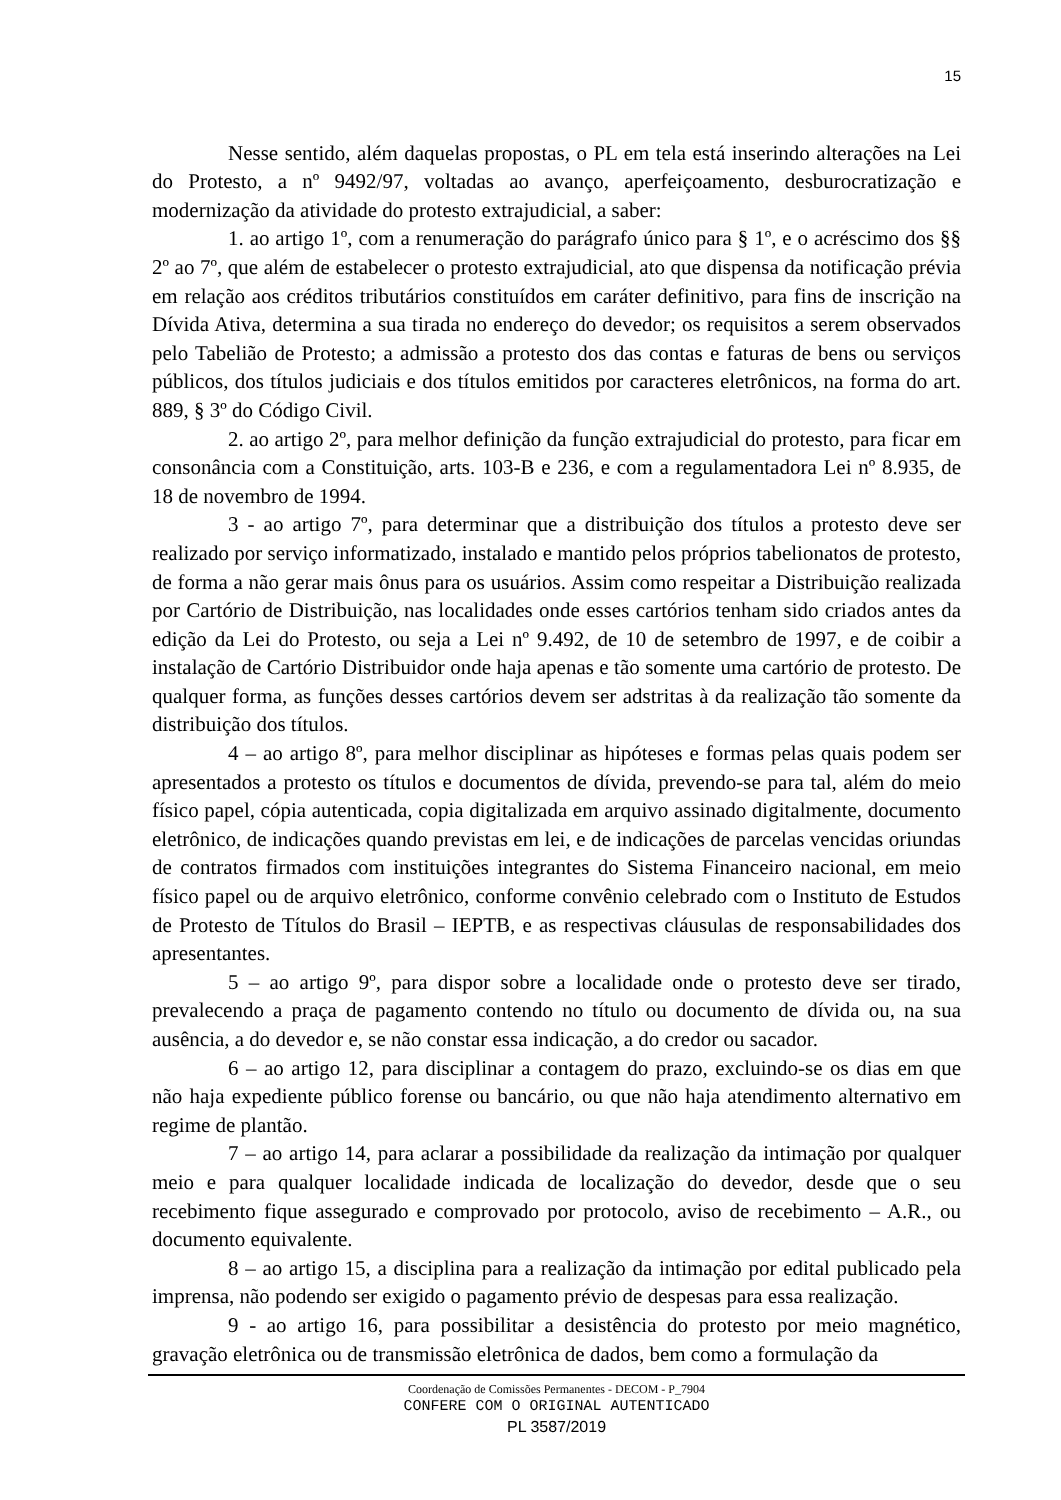15
Nesse sentido, além daquelas propostas, o PL em tela está inserindo alterações na Lei do Protesto, a nº 9492/97, voltadas ao avanço, aperfeiçoamento, desburocratização e modernização da atividade do protesto extrajudicial, a saber:
1. ao artigo 1º, com a renumeração do parágrafo único para § 1º, e o acréscimo dos §§ 2º ao 7º, que além de estabelecer o protesto extrajudicial, ato que dispensa da notificação prévia em relação aos créditos tributários constituídos em caráter definitivo, para fins de inscrição na Dívida Ativa, determina a sua tirada no endereço do devedor; os requisitos a serem observados pelo Tabelião de Protesto; a admissão a protesto dos das contas e faturas de bens ou serviços públicos, dos títulos judiciais e dos títulos emitidos por caracteres eletrônicos, na forma do art. 889, § 3º do Código Civil.
2. ao artigo 2º, para melhor definição da função extrajudicial do protesto, para ficar em consonância com a Constituição, arts. 103-B e 236, e com a regulamentadora Lei nº 8.935, de 18 de novembro de 1994.
3 - ao artigo 7º, para determinar que a distribuição dos títulos a protesto deve ser realizado por serviço informatizado, instalado e mantido pelos próprios tabelionatos de protesto, de forma a não gerar mais ônus para os usuários. Assim como respeitar a Distribuição realizada por Cartório de Distribuição, nas localidades onde esses cartórios tenham sido criados antes da edição da Lei do Protesto, ou seja a Lei nº 9.492, de 10 de setembro de 1997, e de coibir a instalação de Cartório Distribuidor onde haja apenas e tão somente uma cartório de protesto. De qualquer forma, as funções desses cartórios devem ser adstritas à da realização tão somente da distribuição dos títulos.
4 – ao artigo 8º, para melhor disciplinar as hipóteses e formas pelas quais podem ser apresentados a protesto os títulos e documentos de dívida, prevendo-se para tal, além do meio físico papel, cópia autenticada, copia digitalizada em arquivo assinado digitalmente, documento eletrônico, de indicações quando previstas em lei, e de indicações de parcelas vencidas oriundas de contratos firmados com instituições integrantes do Sistema Financeiro nacional, em meio físico papel ou de arquivo eletrônico, conforme convênio celebrado com o Instituto de Estudos de Protesto de Títulos do Brasil – IEPTB, e as respectivas cláusulas de responsabilidades dos apresentantes.
5 – ao artigo 9º, para dispor sobre a localidade onde o protesto deve ser tirado, prevalecendo a praça de pagamento contendo no título ou documento de dívida ou, na sua ausência, a do devedor e, se não constar essa indicação, a do credor ou sacador.
6 – ao artigo 12, para disciplinar a contagem do prazo, excluindo-se os dias em que não haja expediente público forense ou bancário, ou que não haja atendimento alternativo em regime de plantão.
7 – ao artigo 14, para aclarar a possibilidade da realização da intimação por qualquer meio e para qualquer localidade indicada de localização do devedor, desde que o seu recebimento fique assegurado e comprovado por protocolo, aviso de recebimento – A.R., ou documento equivalente.
8 – ao artigo 15, a disciplina para a realização da intimação por edital publicado pela imprensa, não podendo ser exigido o pagamento prévio de despesas para essa realização.
9 - ao artigo 16, para possibilitar a desistência do protesto por meio magnético, gravação eletrônica ou de transmissão eletrônica de dados, bem como a formulação da
Coordenação de Comissões Permanentes - DECOM - P_7904
CONFERE COM O ORIGINAL AUTENTICADO
PL 3587/2019